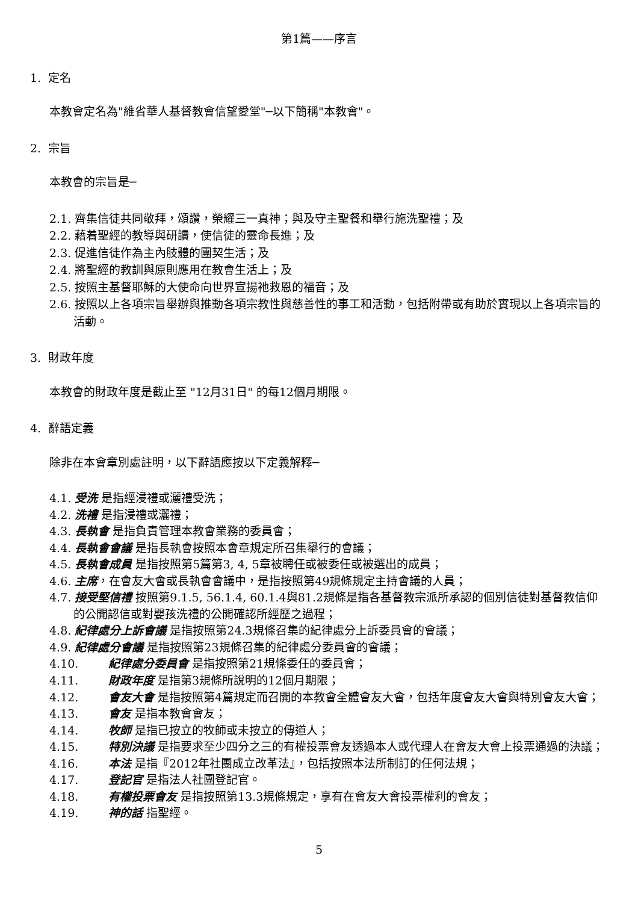第1篇——序言
1. 定名
本教會定名為"維省華人基督教會信望愛堂"─以下簡稱"本教會"。
2. 宗旨
本教會的宗旨是─
2.1. 齊集信徒共同敬拜，頌讚，榮耀三一真神；與及守主聖餐和舉行施洗聖禮；及
2.2. 藉着聖經的教導與研讀，使信徒的靈命長進；及
2.3. 促進信徒作為主內肢體的團契生活；及
2.4. 將聖經的教訓與原則應用在教會生活上；及
2.5. 按照主基督耶穌的大使命向世界宣揚祂救恩的福音；及
2.6. 按照以上各項宗旨舉辦與推動各項宗教性與慈善性的事工和活動，包括附帶或有助於實現以上各項宗旨的活動。
3. 財政年度
本教會的財政年度是截止至 "12月31日" 的每12個月期限。
4. 辭語定義
除非在本會章別處註明，以下辭語應按以下定義解釋─
4.1. 受洗 是指經浸禮或灑禮受洗；
4.2. 洗禮 是指浸禮或灑禮；
4.3. 長執會 是指負責管理本教會業務的委員會；
4.4. 長執會會議 是指長執會按照本會章規定所召集舉行的會議；
4.5. 長執會成員 是指按照第5篇第3, 4, 5章被聘任或被委任或被選出的成員；
4.6. 主席，在會友大會或長執會會議中，是指按照第49規條規定主持會議的人員；
4.7. 接受堅信禮 按照第9.1.5, 56.1.4, 60.1.4與81.2規條是指各基督教宗派所承認的個別信徒對基督教信仰的公開認信或對嬰孩洗禮的公開確認所經歷之過程；
4.8. 紀律處分上訴會議 是指按照第24.3規條召集的紀律處分上訴委員會的會議；
4.9. 紀律處分會議 是指按照第23規條召集的紀律處分委員會的會議；
4.10. 紀律處分委員會 是指按照第21規條委任的委員會；
4.11. 財政年度 是指第3規條所說明的12個月期限；
4.12. 會友大會 是指按照第4篇規定而召開的本教會全體會友大會，包括年度會友大會與特別會友大會；
4.13. 會友 是指本教會會友；
4.14. 牧師 是指已按立的牧師或未按立的傳道人；
4.15. 特別決議 是指要求至少四分之三的有權投票會友透過本人或代理人在會友大會上投票通過的決議；
4.16. 本法 是指『2012年社團成立改革法』，包括按照本法所制訂的任何法規；
4.17. 登記官 是指法人社團登記官。
4.18. 有權投票會友 是指按照第13.3規條規定，享有在會友大會投票權利的會友；
4.19. 神的話 指聖經。
5